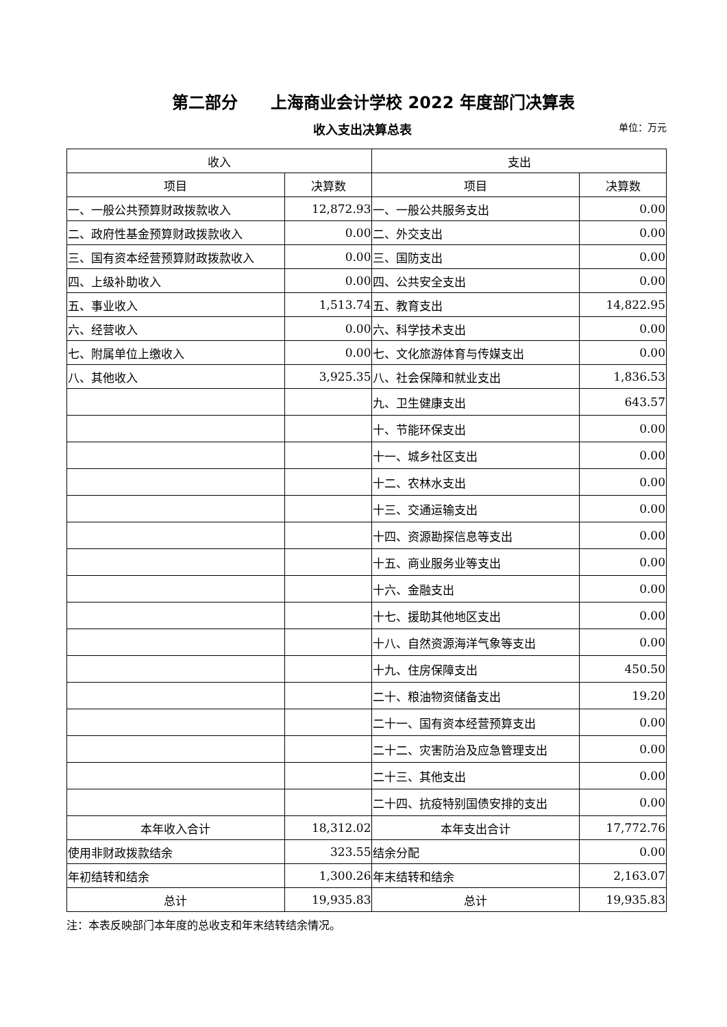第二部分　　上海商业会计学校 2022 年度部门决算表
收入支出决算总表 单位：万元
| 收入 | | 支出 | |
| --- | --- | --- | --- |
| 项目 | 决算数 | 项目 | 决算数 |
| 一、一般公共预算财政拨款收入 | 12,872.93 | 一、一般公共服务支出 | 0.00 |
| 二、政府性基金预算财政拨款收入 | 0.00 | 二、外交支出 | 0.00 |
| 三、国有资本经营预算财政拨款收入 | 0.00 | 三、国防支出 | 0.00 |
| 四、上级补助收入 | 0.00 | 四、公共安全支出 | 0.00 |
| 五、事业收入 | 1,513.74 | 五、教育支出 | 14,822.95 |
| 六、经营收入 | 0.00 | 六、科学技术支出 | 0.00 |
| 七、附属单位上缴收入 | 0.00 | 七、文化旅游体育与传媒支出 | 0.00 |
| 八、其他收入 | 3,925.35 | 八、社会保障和就业支出 | 1,836.53 |
| | | 九、卫生健康支出 | 643.57 |
| | | 十、节能环保支出 | 0.00 |
| | | 十一、城乡社区支出 | 0.00 |
| | | 十二、农林水支出 | 0.00 |
| | | 十三、交通运输支出 | 0.00 |
| | | 十四、资源勘探信息等支出 | 0.00 |
| | | 十五、商业服务业等支出 | 0.00 |
| | | 十六、金融支出 | 0.00 |
| | | 十七、援助其他地区支出 | 0.00 |
| | | 十八、自然资源海洋气象等支出 | 0.00 |
| | | 十九、住房保障支出 | 450.50 |
| | | 二十、粮油物资储备支出 | 19.20 |
| | | 二十一、国有资本经营预算支出 | 0.00 |
| | | 二十二、灾害防治及应急管理支出 | 0.00 |
| | | 二十三、其他支出 | 0.00 |
| | | 二十四、抗疫特别国债安排的支出 | 0.00 |
| 本年收入合计 | 18,312.02 | 本年支出合计 | 17,772.76 |
| 使用非财政拨款结余 | 323.55 | 结余分配 | 0.00 |
| 年初结转和结余 | 1,300.26 | 年末结转和结余 | 2,163.07 |
| 总计 | 19,935.83 | 总计 | 19,935.83 |
注：本表反映部门本年度的总收支和年末结转结余情况。